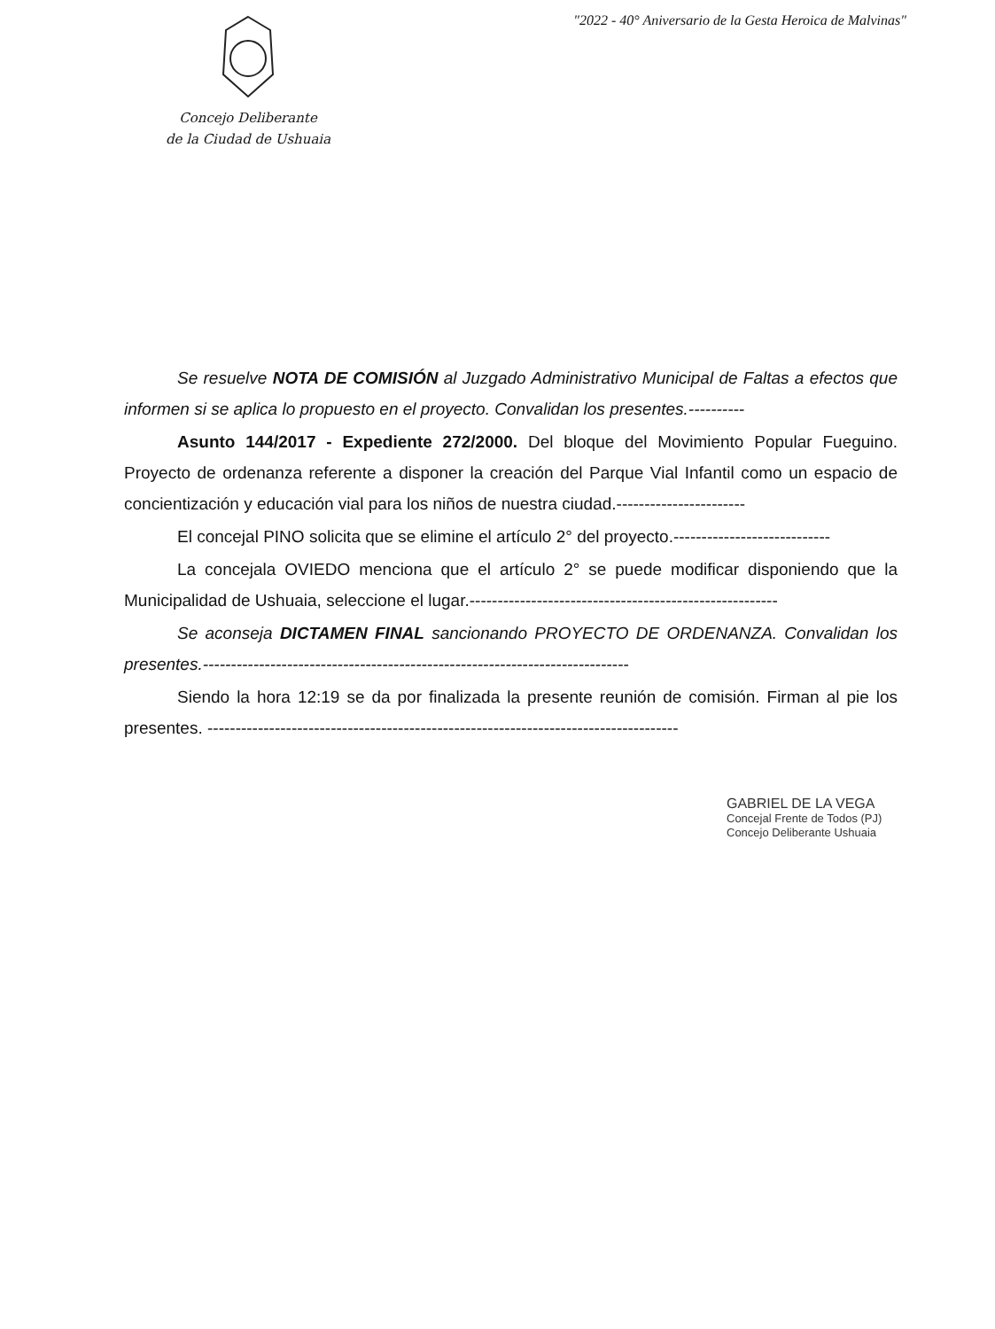Concejo Deliberante
de la Ciudad de Ushuaia
"2022 - 40° Aniversario de la Gesta Heroica de Malvinas"
Se resuelve NOTA DE COMISIÓN al Juzgado Administrativo Municipal de Faltas a efectos que informen si se aplica lo propuesto en el proyecto. Convalidan los presentes.----------
Asunto 144/2017 - Expediente 272/2000. Del bloque del Movimiento Popular Fueguino. Proyecto de ordenanza referente a disponer la creación del Parque Vial Infantil como un espacio de concientización y educación vial para los niños de nuestra ciudad.-----------------------
El concejal PINO solicita que se elimine el artículo 2° del proyecto.----------------------------
La concejala OVIEDO menciona que el artículo 2° se puede modificar disponiendo que la Municipalidad de Ushuaia, seleccione el lugar.-------------------------------------------------------
Se aconseja DICTAMEN FINAL sancionando PROYECTO DE ORDENANZA. Convalidan los presentes.----------------------------------------------------------------------------
Siendo la hora 12:19 se da por finalizada la presente reunión de comisión. Firman al pie los presentes. ------------------------------------------------------------------------------------
GABRIEL DE LA VEGA
Concejal Frente de Todos (PJ)
Concejo Deliberante Ushuaia